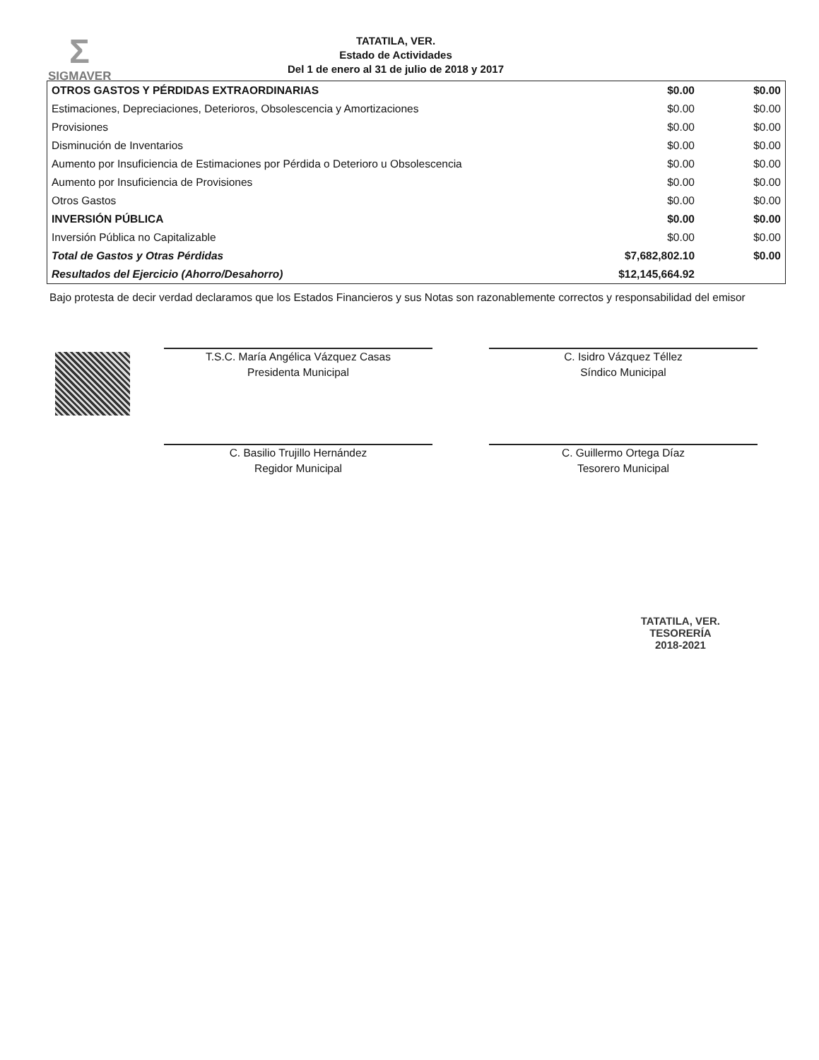Σ
SIGMAVER
TATATILA, VER.
Estado de Actividades
Del 1 de enero al 31 de julio de 2018 y 2017
| OTROS GASTOS Y PÉRDIDAS EXTRAORDINARIAS | $0.00 | $0.00 |
| Estimaciones, Depreciaciones, Deterioros, Obsolescencia y Amortizaciones | $0.00 | $0.00 |
| Provisiones | $0.00 | $0.00 |
| Disminución de Inventarios | $0.00 | $0.00 |
| Aumento por Insuficiencia de Estimaciones por Pérdida o Deterioro u Obsolescencia | $0.00 | $0.00 |
| Aumento por Insuficiencia de Provisiones | $0.00 | $0.00 |
| Otros Gastos | $0.00 | $0.00 |
| INVERSIÓN PÚBLICA | $0.00 | $0.00 |
| Inversión Pública no Capitalizable | $0.00 | $0.00 |
| Total de Gastos y Otras Pérdidas | $7,682,802.10 | $0.00 |
| Resultados del Ejercicio (Ahorro/Desahorro) | $12,145,664.92 | |
Bajo protesta de decir verdad declaramos que los Estados Financieros y sus Notas son razonablemente correctos y responsabilidad del emisor
T.S.C. María Angélica Vázquez Casas
Presidenta Municipal
C. Isidro Vázquez Téllez
Síndico Municipal
C. Basilio Trujillo Hernández
Regidor Municipal
C. Guillermo Ortega Díaz
Tesorero Municipal
TATATILA, VER.
TESORERÍA
2018-2021